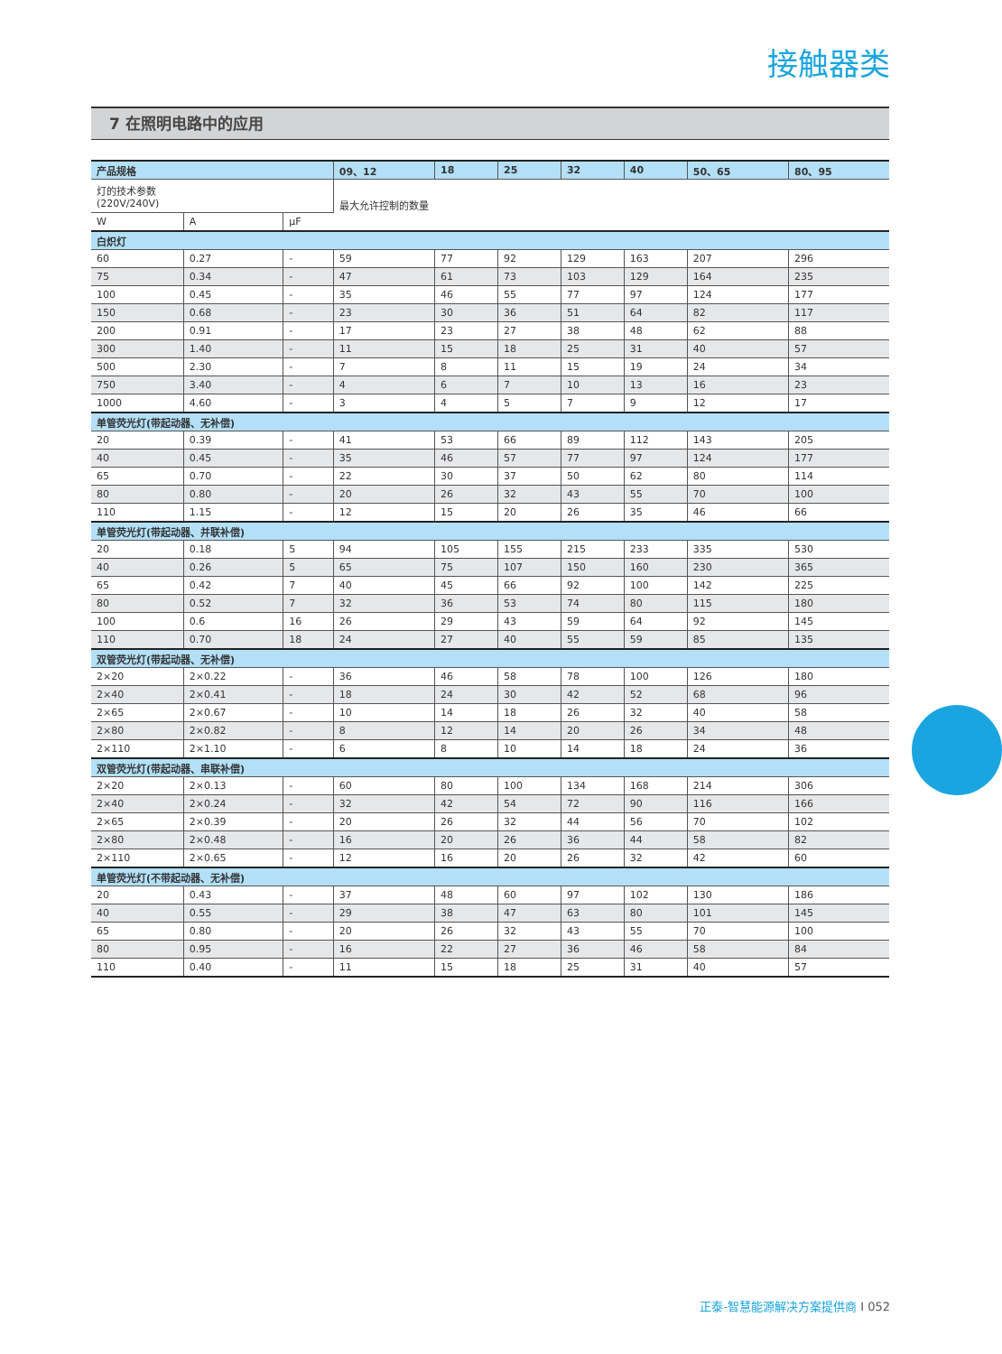接触器类
7 在照明电路中的应用
| 产品规格 | | | 09、12 | 18 | 25 | 32 | 40 | 50、65 | 80、95 |
| --- | --- | --- | --- | --- | --- | --- | --- | --- | --- |
| 灯的技术参数 (220V/240V) | | | 最大允许控制的数量 | | | | | | |
| W | A | μF | | | | | | | |
| 白炽灯 | | | | | | | | | |
| 60 | 0.27 | - | 59 | 77 | 92 | 129 | 163 | 207 | 296 |
| 75 | 0.34 | - | 47 | 61 | 73 | 103 | 129 | 164 | 235 |
| 100 | 0.45 | - | 35 | 46 | 55 | 77 | 97 | 124 | 177 |
| 150 | 0.68 | - | 23 | 30 | 36 | 51 | 64 | 82 | 117 |
| 200 | 0.91 | - | 17 | 23 | 27 | 38 | 48 | 62 | 88 |
| 300 | 1.40 | - | 11 | 15 | 18 | 25 | 31 | 40 | 57 |
| 500 | 2.30 | - | 7 | 8 | 11 | 15 | 19 | 24 | 34 |
| 750 | 3.40 | - | 4 | 6 | 7 | 10 | 13 | 16 | 23 |
| 1000 | 4.60 | - | 3 | 4 | 5 | 7 | 9 | 12 | 17 |
| 单管荧光灯(带起动器、无补偿) | | | | | | | | | |
| 20 | 0.39 | - | 41 | 53 | 66 | 89 | 112 | 143 | 205 |
| 40 | 0.45 | - | 35 | 46 | 57 | 77 | 97 | 124 | 177 |
| 65 | 0.70 | - | 22 | 30 | 37 | 50 | 62 | 80 | 114 |
| 80 | 0.80 | - | 20 | 26 | 32 | 43 | 55 | 70 | 100 |
| 110 | 1.15 | - | 12 | 15 | 20 | 26 | 35 | 46 | 66 |
| 单管荧光灯(带起动器、并联补偿) | | | | | | | | | |
| 20 | 0.18 | 5 | 94 | 105 | 155 | 215 | 233 | 335 | 530 |
| 40 | 0.26 | 5 | 65 | 75 | 107 | 150 | 160 | 230 | 365 |
| 65 | 0.42 | 7 | 40 | 45 | 66 | 92 | 100 | 142 | 225 |
| 80 | 0.52 | 7 | 32 | 36 | 53 | 74 | 80 | 115 | 180 |
| 100 | 0.6 | 16 | 26 | 29 | 43 | 59 | 64 | 92 | 145 |
| 110 | 0.70 | 18 | 24 | 27 | 40 | 55 | 59 | 85 | 135 |
| 双管荧光灯(带起动器、无补偿) | | | | | | | | | |
| 2×20 | 2×0.22 | - | 36 | 46 | 58 | 78 | 100 | 126 | 180 |
| 2×40 | 2×0.41 | - | 18 | 24 | 30 | 42 | 52 | 68 | 96 |
| 2×65 | 2×0.67 | - | 10 | 14 | 18 | 26 | 32 | 40 | 58 |
| 2×80 | 2×0.82 | - | 8 | 12 | 14 | 20 | 26 | 34 | 48 |
| 2×110 | 2×1.10 | - | 6 | 8 | 10 | 14 | 18 | 24 | 36 |
| 双管荧光灯(带起动器、串联补偿) | | | | | | | | | |
| 2×20 | 2×0.13 | - | 60 | 80 | 100 | 134 | 168 | 214 | 306 |
| 2×40 | 2×0.24 | - | 32 | 42 | 54 | 72 | 90 | 116 | 166 |
| 2×65 | 2×0.39 | - | 20 | 26 | 32 | 44 | 56 | 70 | 102 |
| 2×80 | 2×0.48 | - | 16 | 20 | 26 | 36 | 44 | 58 | 82 |
| 2×110 | 2×0.65 | - | 12 | 16 | 20 | 26 | 32 | 42 | 60 |
| 单管荧光灯(不带起动器、无补偿) | | | | | | | | | |
| 20 | 0.43 | - | 37 | 48 | 60 | 97 | 102 | 130 | 186 |
| 40 | 0.55 | - | 29 | 38 | 47 | 63 | 80 | 101 | 145 |
| 65 | 0.80 | - | 20 | 26 | 32 | 43 | 55 | 70 | 100 |
| 80 | 0.95 | - | 16 | 22 | 27 | 36 | 46 | 58 | 84 |
| 110 | 0.40 | - | 11 | 15 | 18 | 25 | 31 | 40 | 57 |
正泰-智慧能源解决方案提供商 I 052